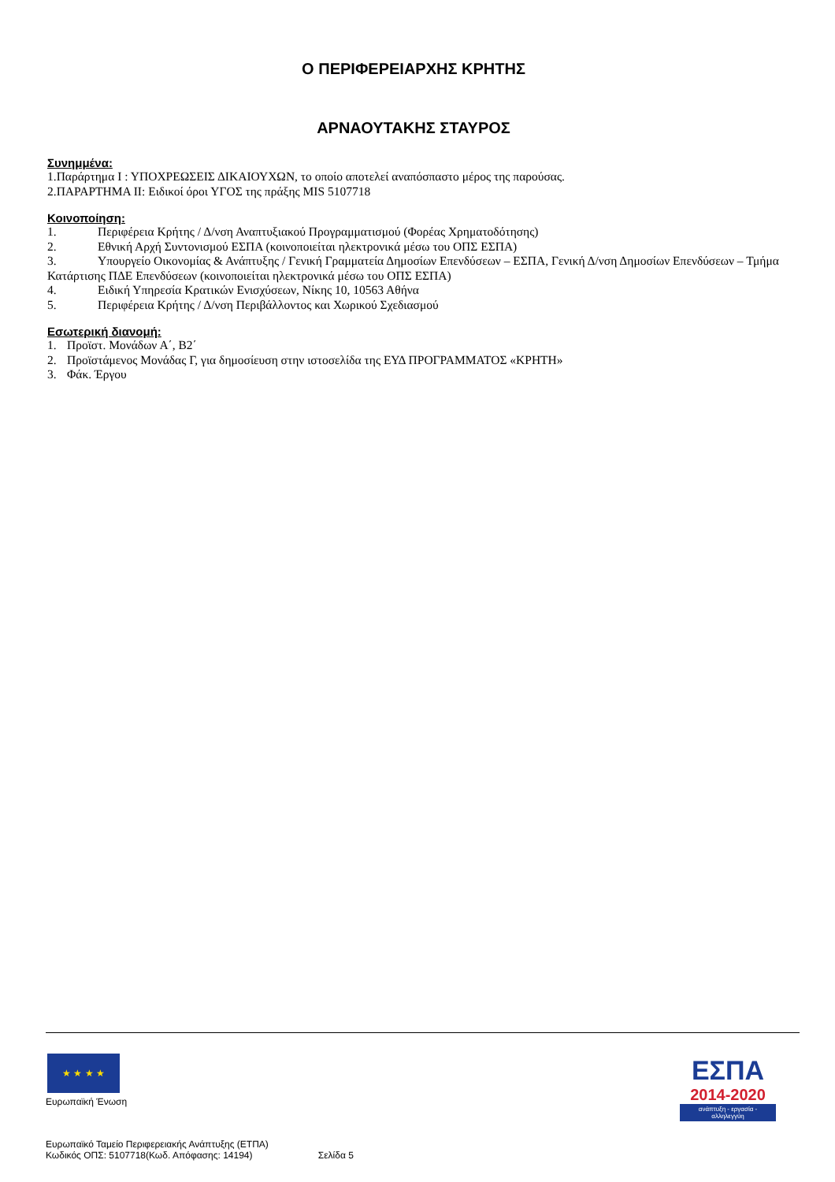Ο ΠΕΡΙΦΕΡΕΙΑΡΧΗΣ ΚΡΗΤΗΣ
ΑΡΝΑΟΥΤΑΚΗΣ ΣΤΑΥΡΟΣ
Συνημμένα:
1.Παράρτημα Ι : ΥΠΟΧΡΕΩΣΕΙΣ ΔΙΚΑΙΟΥΧΩΝ, το οποίο αποτελεί αναπόσπαστο μέρος της παρούσας.
2.ΠΑΡΑΡΤΗΜΑ ΙΙ: Ειδικοί όροι ΥΓΟΣ της πράξης MIS 5107718
Κοινοποίηση:
1. Περιφέρεια Κρήτης / Δ/νση Αναπτυξιακού Προγραμματισμού (Φορέας Χρηματοδότησης)
2. Εθνική Αρχή Συντονισμού ΕΣΠΑ (κοινοποιείται ηλεκτρονικά μέσω του ΟΠΣ ΕΣΠΑ)
3. Υπουργείο Οικονομίας & Ανάπτυξης / Γενική Γραμματεία Δημοσίων Επενδύσεων – ΕΣΠΑ, Γενική Δ/νση Δημοσίων Επενδύσεων – Τμήμα Κατάρτισης ΠΔΕ Επενδύσεων (κοινοποιείται ηλεκτρονικά μέσω του ΟΠΣ ΕΣΠΑ)
4. Ειδική Υπηρεσία Κρατικών Ενισχύσεων, Νίκης 10, 10563 Αθήνα
5. Περιφέρεια Κρήτης / Δ/νση Περιβάλλοντος και Χωρικού Σχεδιασμού
Εσωτερική διανομή:
1. Προϊστ. Μονάδων Α΄, Β2΄
2. Προϊστάμενος Μονάδας Γ, για δημοσίευση στην ιστοσελίδα της ΕΥΔ ΠΡΟΓΡΑΜΜΑΤΟΣ «ΚΡΗΤΗ»
3. Φάκ. Έργου
★ ★ ★ ★
Ευρωπαϊκή Ένωση
ΕΣΠΑ
2014-2020
ανάπτυξη - εργασία - αλληλεγγύη
Ευρωπαϊκό Ταμείο Περιφερειακής Ανάπτυξης (ΕΤΠΑ)
Κωδικός ΟΠΣ: 5107718(Κωδ. Απόφασης: 14194) Σελίδα 5